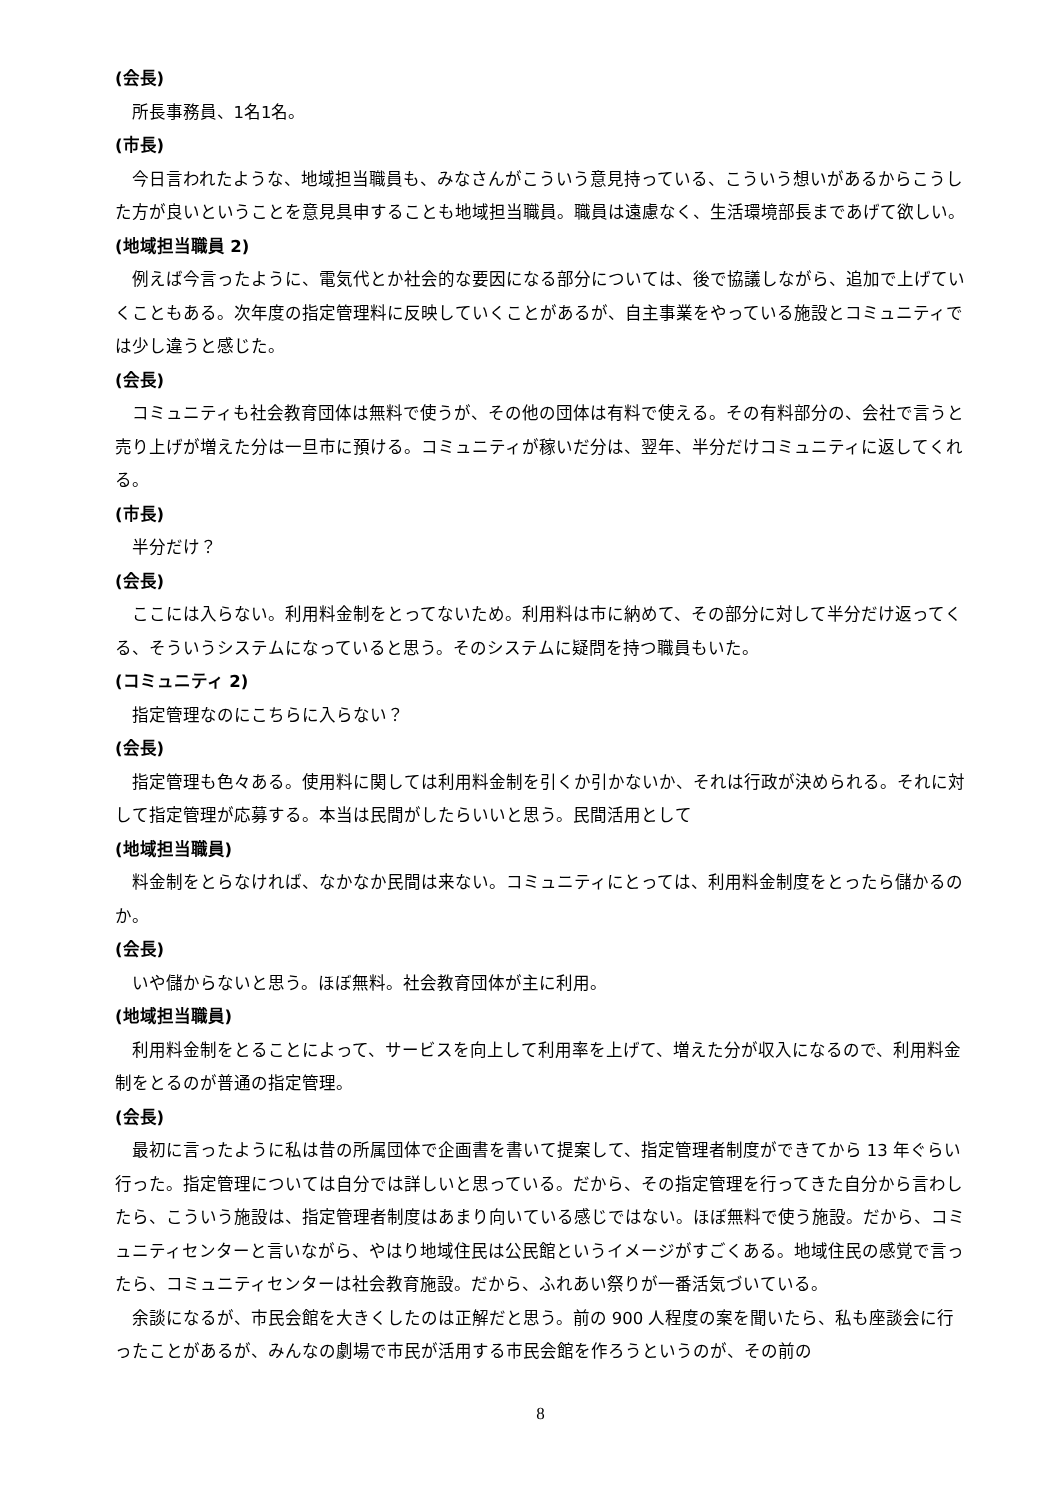(会長)
所長事務員、1名1名。
(市長)
今日言われたような、地域担当職員も、みなさんがこういう意見持っている、こういう想いがあるからこうした方が良いということを意見具申することも地域担当職員。職員は遠慮なく、生活環境部長まであげて欲しい。
(地域担当職員 2)
例えば今言ったように、電気代とか社会的な要因になる部分については、後で協議しながら、追加で上げていくこともある。次年度の指定管理料に反映していくことがあるが、自主事業をやっている施設とコミュニティでは少し違うと感じた。
(会長)
コミュニティも社会教育団体は無料で使うが、その他の団体は有料で使える。その有料部分の、会社で言うと売り上げが増えた分は一旦市に預ける。コミュニティが稼いだ分は、翌年、半分だけコミュニティに返してくれる。
(市長)
半分だけ？
(会長)
ここには入らない。利用料金制をとってないため。利用料は市に納めて、その部分に対して半分だけ返ってくる、そういうシステムになっていると思う。そのシステムに疑問を持つ職員もいた。
(コミュニティ 2)
指定管理なのにこちらに入らない？
(会長)
指定管理も色々ある。使用料に関しては利用料金制を引くか引かないか、それは行政が決められる。それに対して指定管理が応募する。本当は民間がしたらいいと思う。民間活用として
(地域担当職員)
料金制をとらなければ、なかなか民間は来ない。コミュニティにとっては、利用料金制度をとったら儲かるのか。
(会長)
いや儲からないと思う。ほぼ無料。社会教育団体が主に利用。
(地域担当職員)
利用料金制をとることによって、サービスを向上して利用率を上げて、増えた分が収入になるので、利用料金制をとるのが普通の指定管理。
(会長)
最初に言ったように私は昔の所属団体で企画書を書いて提案して、指定管理者制度ができてから 13 年ぐらい行った。指定管理については自分では詳しいと思っている。だから、その指定管理を行ってきた自分から言わしたら、こういう施設は、指定管理者制度はあまり向いている感じではない。ほぼ無料で使う施設。だから、コミュニティセンターと言いながら、やはり地域住民は公民館というイメージがすごくある。地域住民の感覚で言ったら、コミュニティセンターは社会教育施設。だから、ふれあい祭りが一番活気づいている。
余談になるが、市民会館を大きくしたのは正解だと思う。前の 900 人程度の案を聞いたら、私も座談会に行ったことがあるが、みんなの劇場で市民が活用する市民会館を作ろうというのが、その前の
8